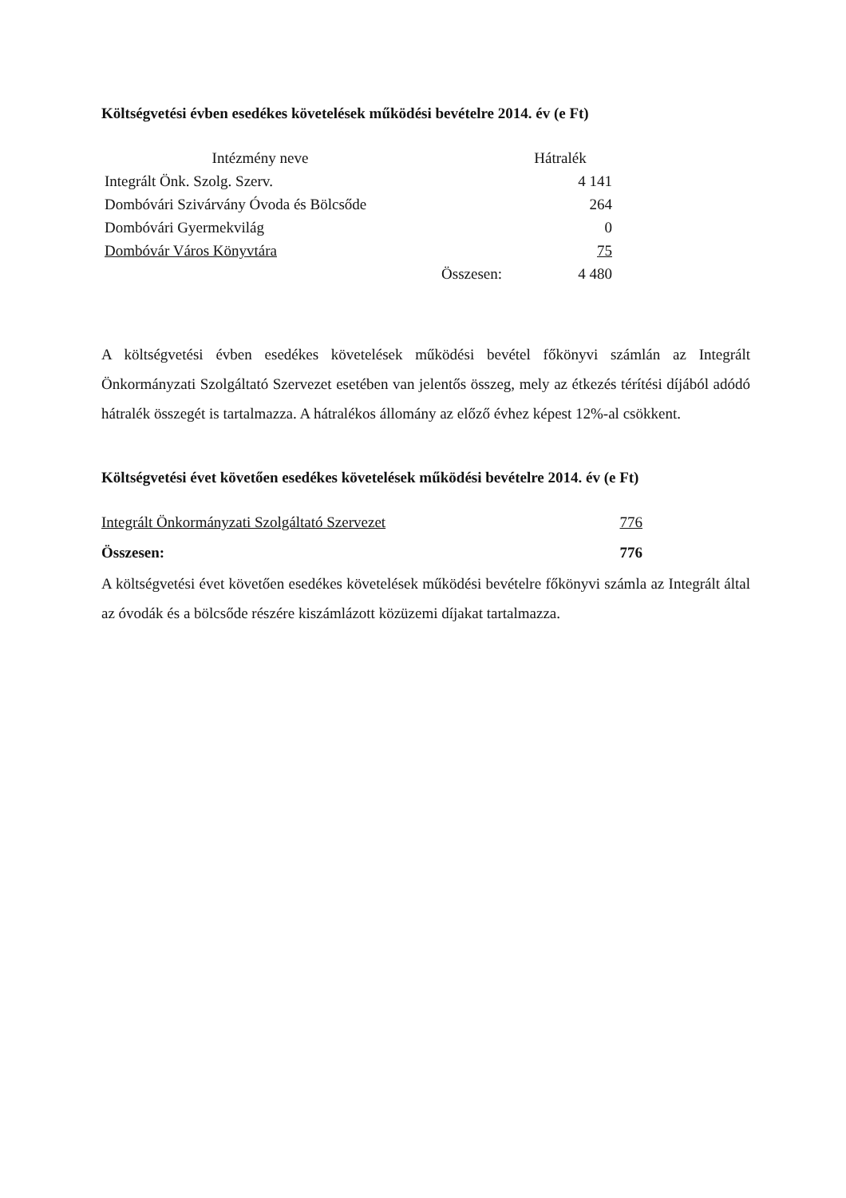Költségvetési évben esedékes követelések működési bevételre 2014. év (e Ft)
| Intézmény neve | | Hátralék |
| --- | --- | --- |
| Integrált Önk. Szolg. Szerv. | | 4 141 |
| Dombóvári Szivárvány Óvoda és Bölcsőde | | 264 |
| Dombóvári Gyermekvilág | | 0 |
| Dombóvár Város Könyvtára | | 75 |
| | Összesen: | 4 480 |
A költségvetési évben esedékes követelések működési bevétel főkönyvi számlán az Integrált Önkormányzati Szolgáltató Szervezet esetében van jelentős összeg, mely az étkezés térítési díjából adódó hátralék összegét is tartalmazza. A hátralékos állomány az előző évhez képest 12%-al csökkent.
Költségvetési évet követően esedékes követelések működési bevételre 2014. év (e Ft)
| Integrált Önkormányzati Szolgáltató Szervezet | 776 |
| Összesen: | 776 |
A költségvetési évet követően esedékes követelések működési bevételre főkönyvi számla az Integrált által az óvodák és a bölcsőde részére kiszámlázott közüzemi díjakat tartalmazza.